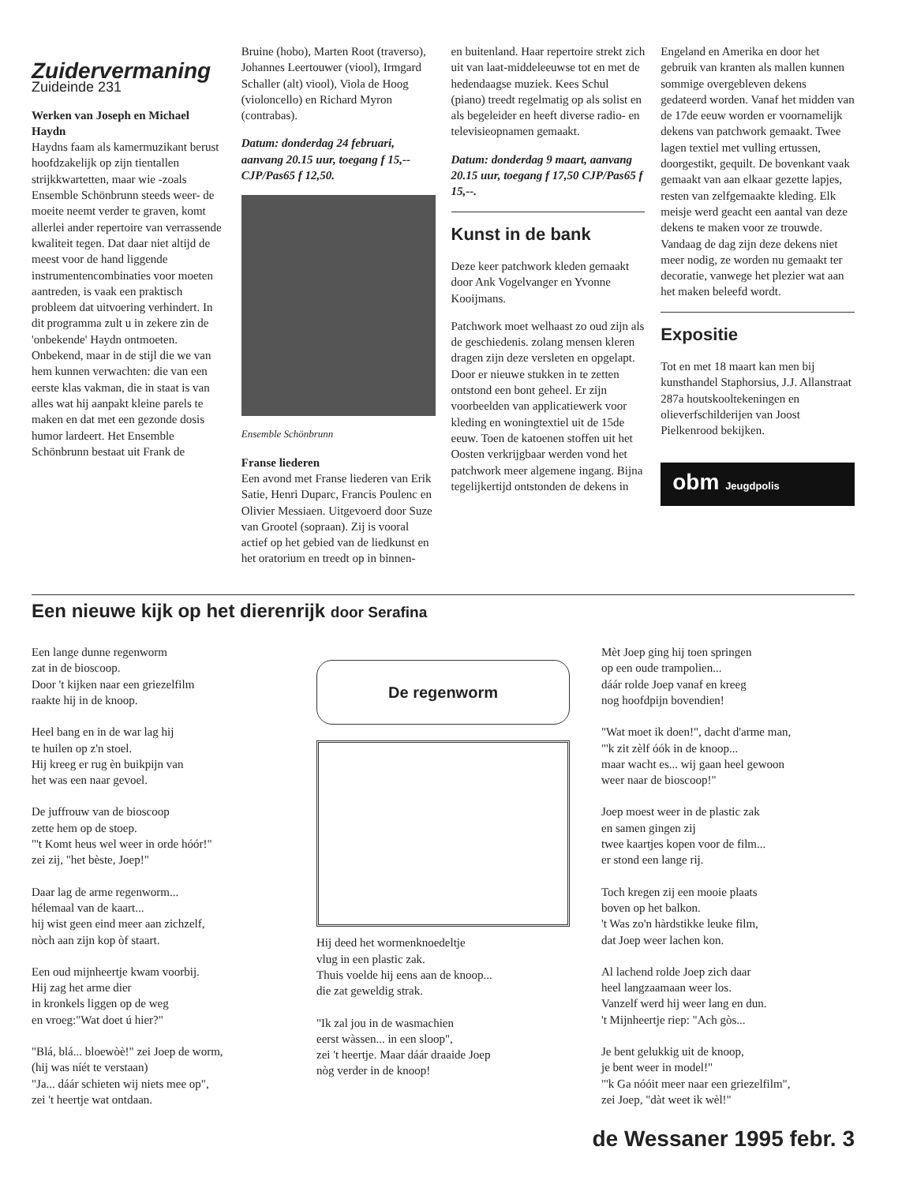Zuidervermaning
Zuideinde 231
Werken van Joseph en Michael Haydn
Haydns faam als kamermuzikant berust hoofdzakelijk op zijn tientallen strijkkwartetten, maar wie -zoals Ensemble Schönbrunn steeds weer- de moeite neemt verder te graven, komt allerlei ander repertoire van verrassende kwaliteit tegen. Dat daar niet altijd de meest voor de hand liggende instrumentencombinaties voor moeten aantreden, is vaak een praktisch probleem dat uitvoering verhindert. In dit programma zult u in zekere zin de 'onbekende' Haydn ontmoeten. Onbekend, maar in de stijl die we van hem kunnen verwachten: die van een eerste klas vakman, die in staat is van alles wat hij aanpakt kleine parels te maken en dat met een gezonde dosis humor lardeert. Het Ensemble Schönbrunn bestaat uit Frank de
Bruine (hobo), Marten Root (traverso), Johannes Leertouwer (viool), Irmgard Schaller (alt) viool), Viola de Hoog (violoncello) en Richard Myron (contrabas).
Datum: donderdag 24 februari, aanvang 20.15 uur, toegang f 15,-- CJP/Pas65 f 12,50.
Ensemble Schönbrunn
Franse liederen
Een avond met Franse liederen van Erik Satie, Henri Duparc, Francis Poulenc en Olivier Messiaen. Uitgevoerd door Suze van Grootel (sopraan). Zij is vooral actief op het gebied van de liedkunst en het oratorium en treedt op in binnen-
en buitenland. Haar repertoire strekt zich uit van laat-middeleeuwse tot en met de hedendaagse muziek. Kees Schul (piano) treedt regelmatig op als solist en als begeleider en heeft diverse radio- en televisieopnamen gemaakt.
Datum: donderdag 9 maart, aanvang 20.15 uur, toegang f 17,50 CJP/Pas65 f 15,--.
Kunst in de bank
Deze keer patchwork kleden gemaakt door Ank Vogelvanger en Yvonne Kooijmans.
Patchwork moet welhaast zo oud zijn als de geschiedenis. zolang mensen kleren dragen zijn deze versleten en opgelapt. Door er nieuwe stukken in te zetten ontstond een bont geheel. Er zijn voorbeelden van applicatiewerk voor kleding en woningtextiel uit de 15de eeuw. Toen de katoenen stoffen uit het Oosten verkrijgbaar werden vond het patchwork meer algemene ingang. Bijna tegelijkertijd ontstonden de dekens in
Engeland en Amerika en door het gebruik van kranten als mallen kunnen sommige overgebleven dekens gedateerd worden. Vanaf het midden van de 17de eeuw worden er voornamelijk dekens van patchwork gemaakt. Twee lagen textiel met vulling ertussen, doorgestikt, gequilt. De bovenkant vaak gemaakt van aan elkaar gezette lapjes, resten van zelfgemaakte kleding. Elk meisje werd geacht een aantal van deze dekens te maken voor ze trouwde. Vandaag de dag zijn deze dekens niet meer nodig, ze worden nu gemaakt ter decoratie, vanwege het plezier wat aan het maken beleefd wordt.
Expositie
Tot en met 18 maart kan men bij kunsthandel Staphorsius, J.J. Allanstraat 287a houtskooltekeningen en olieverfschilderijen van Joost Pielkenrood bekijken.
obm Jeugdpolis
Een nieuwe kijk op het dierenrijk door Serafina
Een lange dunne regenworm
zat in de bioscoop.
Door 't kijken naar een griezelfilm
raakte hij in de knoop.
Heel bang en in de war lag hij
te huilen op z'n stoel.
Hij kreeg er rug èn buikpijn van
het was een naar gevoel.
De juffrouw van de bioscoop
zette hem op de stoep.
"'t Komt heus wel weer in orde hóór!"
zei zij, "het bèste, Joep!"
Daar lag de arme regenworm...
hélemaal van de kaart...
hij wist geen eind meer aan zichzelf,
nòch aan zijn kop òf staart.
Een oud mijnheertje kwam voorbij.
Hij zag het arme dier
in kronkels liggen op de weg
en vroeg:"Wat doet ú hier?"
"Blá, blá... bloewòè!" zei Joep de worm,
(hij was níét te verstaan)
"Ja... dáár schieten wij niets mee op",
zei 't heertje wat ontdaan.
De regenworm
Hij deed het wormenknoedeltje
vlug in een plastic zak.
Thuis voelde hij eens aan de knoop...
die zat geweldig strak.
"Ik zal jou in de wasmachien
eerst wàssen... in een sloop",
zei 't heertje. Maar dáár draaide Joep
nòg verder in de knoop!
Mèt Joep ging hij toen springen
op een oude trampolien...
dáár rolde Joep vanaf en kreeg
nog hoofdpijn bovendien!
"Wat moet ik doen!", dacht d'arme man,
"'k zit zèlf óók in de knoop...
maar wacht es... wij gaan heel gewoon
weer naar de bioscoop!"
Joep moest weer in de plastic zak
en samen gingen zij
twee kaartjes kopen voor de film...
er stond een lange rij.
Toch kregen zij een mooie plaats
boven op het balkon.
't Was zo'n hàrdstikke leuke film,
dat Joep weer lachen kon.
Al lachend rolde Joep zich daar
heel langzaamaan weer los.
Vanzelf werd hij weer lang en dun.
't Mijnheertje riep: "Ach gòs...
Je bent gelukkig uit de knoop,
je bent weer in model!"
"'k Ga nóóit meer naar een griezelfilm",
zei Joep, "dàt weet ik wèl!"
de Wessaner 1995 febr. 3